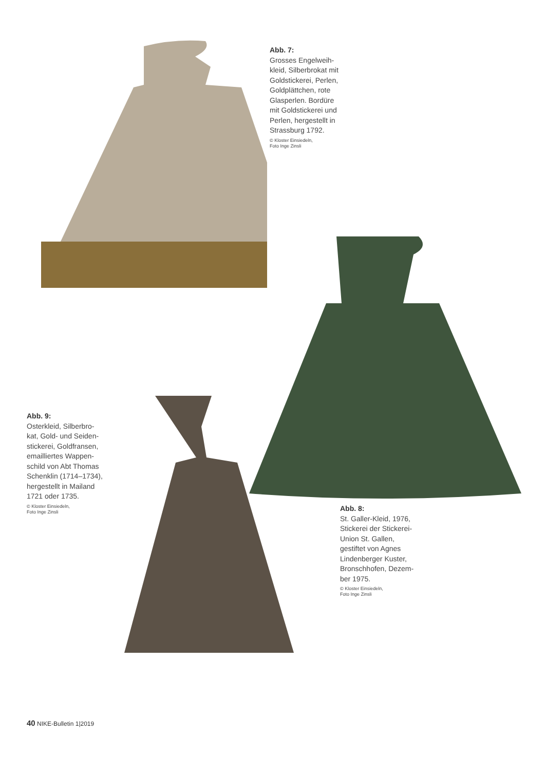Abb. 7:
Grosses Engelweih-
kleid, Silberbrokat mit
Goldstickerei, Perlen,
Goldplättchen, rote
Glasperlen. Bordüre
mit Goldstickerei und
Perlen, hergestellt in
Strassburg 1792.
© Kloster Einsiedeln,
Foto Inge Zinsli
Abb. 9:
Osterkleid, Silberbro-
kat, Gold- und Seiden-
stickerei, Goldfransen,
emailliertes Wappen-
schild von Abt Thomas
Schenklin (1714–1734),
hergestellt in Mailand
1721 oder 1735.
© Kloster Einsiedeln,
Foto Inge Zinsli
Abb. 8:
St. Galler-Kleid, 1976,
Stickerei der Stickerei-
Union St. Gallen,
gestiftet von Agnes
Lindenberger Kuster,
Bronschhofen, Dezem-
ber 1975.
© Kloster Einsiedeln,
Foto Inge Zinsli
40 NIKE-Bulletin 1|2019